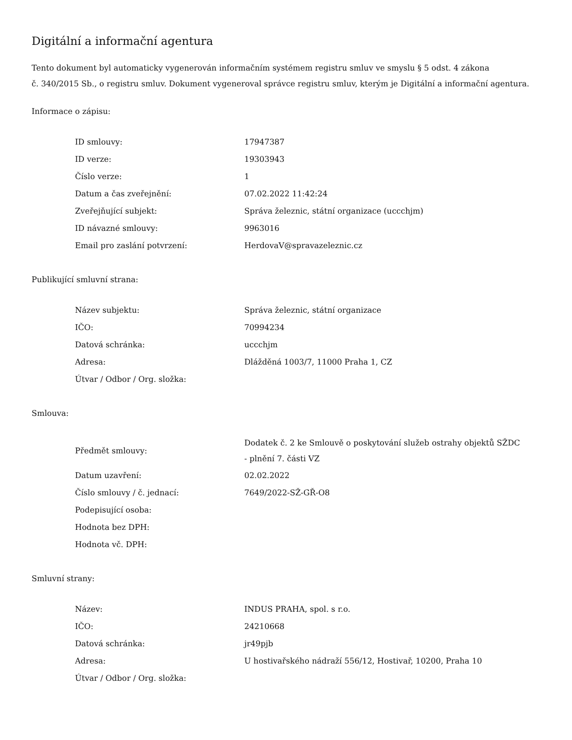Digitální a informační agentura
Tento dokument byl automaticky vygenerován informačním systémem registru smluv ve smyslu § 5 odst. 4 zákona
č. 340/2015 Sb., o registru smluv. Dokument vygeneroval správce registru smluv, kterým je Digitální a informační agentura.
Informace o zápisu:
| ID smlouvy: | 17947387 |
| ID verze: | 19303943 |
| Číslo verze: | 1 |
| Datum a čas zveřejnění: | 07.02.2022 11:42:24 |
| Zveřejňující subjekt: | Správa železnic, státní organizace (uccchjm) |
| ID návazné smlouvy: | 9963016 |
| Email pro zaslání potvrzení: | HerdovaV@spravazeleznic.cz |
Publikující smluvní strana:
| Název subjektu: | Správa železnic, státní organizace |
| IČO: | 70994234 |
| Datová schránka: | uccchjm |
| Adresa: | Dlážděná 1003/7, 11000 Praha 1, CZ |
| Útvar / Odbor / Org. složka: | |
Smlouva:
| Předmět smlouvy: | Dodatek č. 2 ke Smlouvě o poskytování služeb ostrahy objektů SŽDC - plnění 7. části VZ |
| Datum uzavření: | 02.02.2022 |
| Číslo smlouvy / č. jednací: | 7649/2022-SŽ-GŘ-O8 |
| Podepisující osoba: | |
| Hodnota bez DPH: | |
| Hodnota vč. DPH: | |
Smluvní strany:
| Název: | INDUS PRAHA, spol. s r.o. |
| IČO: | 24210668 |
| Datová schránka: | jr49pjb |
| Adresa: | U hostivařského nádraží 556/12, Hostivař, 10200, Praha 10 |
| Útvar / Odbor / Org. složka: | |